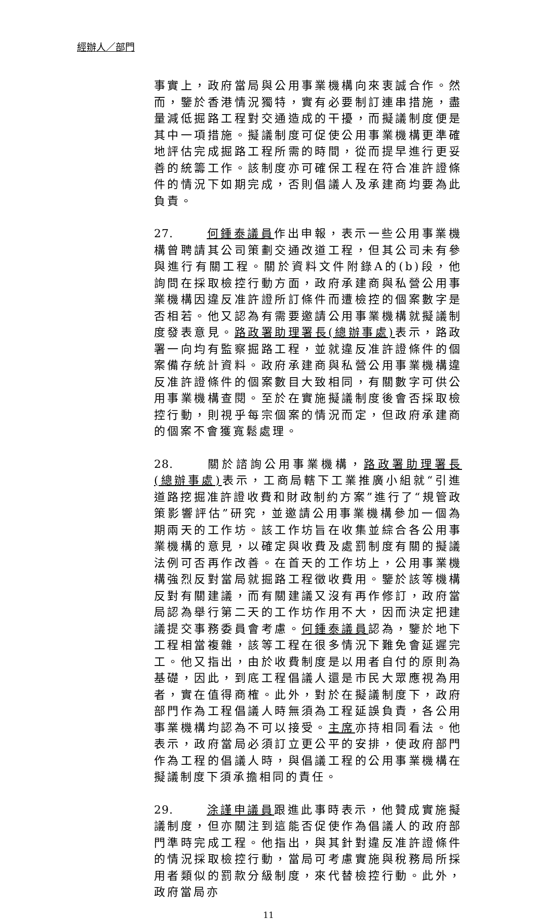經辦人／部門
事實上，政府當局與公用事業機構向來衷誠合作。然而，鑒於香港情況獨特，實有必要制訂連串措施，盡量減低掘路工程對交通造成的干擾，而擬議制度便是其中一項措施。擬議制度可促使公用事業機構更準確地評估完成掘路工程所需的時間，從而提早進行更妥善的統籌工作。該制度亦可確保工程在符合准許證條件的情況下如期完成，否則倡議人及承建商均要為此負責。
27. 何鍾泰議員作出申報，表示一些公用事業機構曾聘請其公司策劃交通改道工程，但其公司未有參與進行有關工程。關於資料文件附錄A的(b)段，他詢問在採取檢控行動方面，政府承建商與私營公用事業機構因違反准許證所訂條件而遭檢控的個案數字是否相若。他又認為有需要邀請公用事業機構就擬議制度發表意見。路政署助理署長(總辦事處) 表示，路政署一向均有監察掘路工程，並就違反准許證條件的個案備存統計資料。政府承建商與私營公用事業機構違反准許證條件的個案數目大致相同，有關數字可供公用事業機構查閱。至於在實施擬議制度後會否採取檢控行動，則視乎每宗個案的情況而定，但政府承建商的個案不會獲寬鬆處理。
28. 關於諮詢公用事業機構，路政署助理署長(總辦事處) 表示，工商局轄下工業推廣小組就“引進道路挖掘准許證收費和財政制約方案”進行了“規管政策影響評估”研究，並邀請公用事業機構參加一個為期兩天的工作坊。該工作坊旨在收集並綜合各公用事業機構的意見，以確定與收費及處罰制度有關的擬議法例可否再作改善。在首天的工作坊上，公用事業機構強烈反對當局就掘路工程徵收費用。鑒於該等機構反對有關建議，而有關建議又沒有再作修訂，政府當局認為舉行第二天的工作坊作用不大，因而決定把建議提交事務委員會考慮。何鍾泰議員認為，鑒於地下工程相當複雜，該等工程在很多情況下難免會延遲完工。他又指出，由於收費制度是以用者自付的原則為基礎，因此，到底工程倡議人還是市民大眾應視為用者，實在值得商榷。此外，對於在擬議制度下，政府部門作為工程倡議人時無須為工程延誤負責，各公用事業機構均認為不可以接受。主席亦持相同看法。他表示，政府當局必須訂立更公平的安排，使政府部門作為工程的倡議人時，與倡議工程的公用事業機構在擬議制度下須承擔相同的責任。
29. 涂謹申議員跟進此事時表示，他贊成實施擬議制度，但亦關注到這能否促使作為倡議人的政府部門準時完成工程。他指出，與其針對違反准許證條件的情況採取檢控行動，當局可考慮實施與稅務局所採用者類似的罰款分級制度，來代替檢控行動。此外，政府當局亦
11